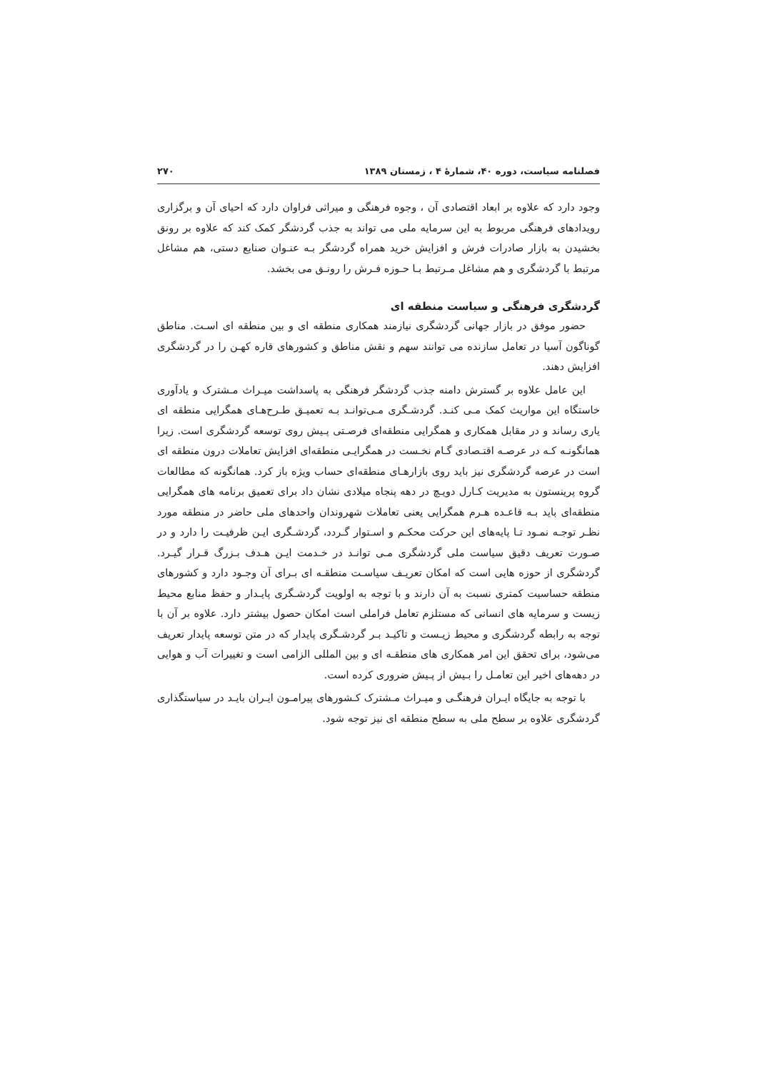فصلنامه سیاست، دوره ۴۰، شمارهٔ ۴ ، زمستان ۱۳۸۹ ۲۷۰
وجود دارد که علاوه بر ابعاد اقتصادی آن ، وجوه فرهنگی و میراثی فراوان دارد که احیای آن و برگزاری رویدادهای فرهنگی مربوط به این سرمایه ملی می تواند به جذب گردشگر کمک کند که علاوه بر رونق بخشیدن به بازار صادرات فرش و افزایش خرید همراه گردشگر بـه عنـوان صنایع دستی، هم مشاغل مرتبط با گردشگری و هم مشاغل مـرتبط بـا حـوزه فـرش را رونـق می بخشد.
گردشگری فرهنگی و سیاست منطقه ای
حضور موفق در بازار جهانی گردشگری نیازمند همکاری منطقه ای و بین منطقه ای اسـت. مناطق گوناگون آسیا در تعامل سازنده می توانند سهم و نقش مناطق و کشورهای قاره کهـن را در گردشگری افزایش دهند.
این عامل علاوه بر گسترش دامنه جذب گردشگر فرهنگی به پاسداشت میـراث مـشترک و یادآوری خاستگاه این مواریث کمک مـی کنـد. گردشـگری مـی‌توانـد بـه تعمیـق طـرح‌هـای همگرایی منطقه ای یاری رساند و در مقابل همکاری و همگرایی منطقه‌ای فرصـتی پـیش روی توسعه گردشگری است. زیرا همانگونـه کـه در عرصـه اقتـصادی گـام نخـست در همگرایـی منطقه‌ای افزایش تعاملات درون منطقه ای است در عرصه گردشگری نیز باید روی بازارهـای منطقه‌ای حساب ویژه باز کرد. همانگونه که مطالعات گروه پرینستون به مدیریت کـارل دویـچ در دهه پنجاه میلادی نشان داد برای تعمیق برنامه های همگرایی منطقه‌ای باید بـه قاعـده هـرم همگرایی یعنی تعاملات شهروندان واحدهای ملی حاضر در منطقه مورد نظـر توجـه نمـود تـا پایه‌های این حرکت محکـم و اسـتوار گـردد، گردشـگری ایـن ظرفیـت را دارد و در صـورت تعریف دقیق سیاست ملی گردشگری مـی توانـد در خـدمت ایـن هـدف بـزرگ قـرار گیـرد. گردشگری از حوزه هایی است که امکان تعریـف سیاسـت منطقـه ای بـرای آن وجـود دارد و کشورهای منطقه حساسیت کمتری نسبت به آن دارند و با توجه به اولویت گردشـگری پایـدار و حفظ منابع محیط زیست و سرمایه های انسانی که مستلزم تعامل فراملی است امکان حصول بیشتر دارد. علاوه بر آن با توجه به رابطه گردشگری و محیط زیـست و تاکیـد بـر گردشـگری پایدار که در متن توسعه پایدار تعریف می‌شود، برای تحقق این امر همکاری های منطقـه ای و بین المللی الزامی است و تغییرات آب و هوایی در دهه‌های اخیر این تعامـل را بـیش از پـیش ضروری کرده است.
با توجه به جایگاه ایـران فرهنگـی و میـراث مـشترک کـشورهای پیرامـون ایـران بایـد در سیاستگذاری گردشگری علاوه بر سطح ملی به سطح منطقه ای نیز توجه شود.